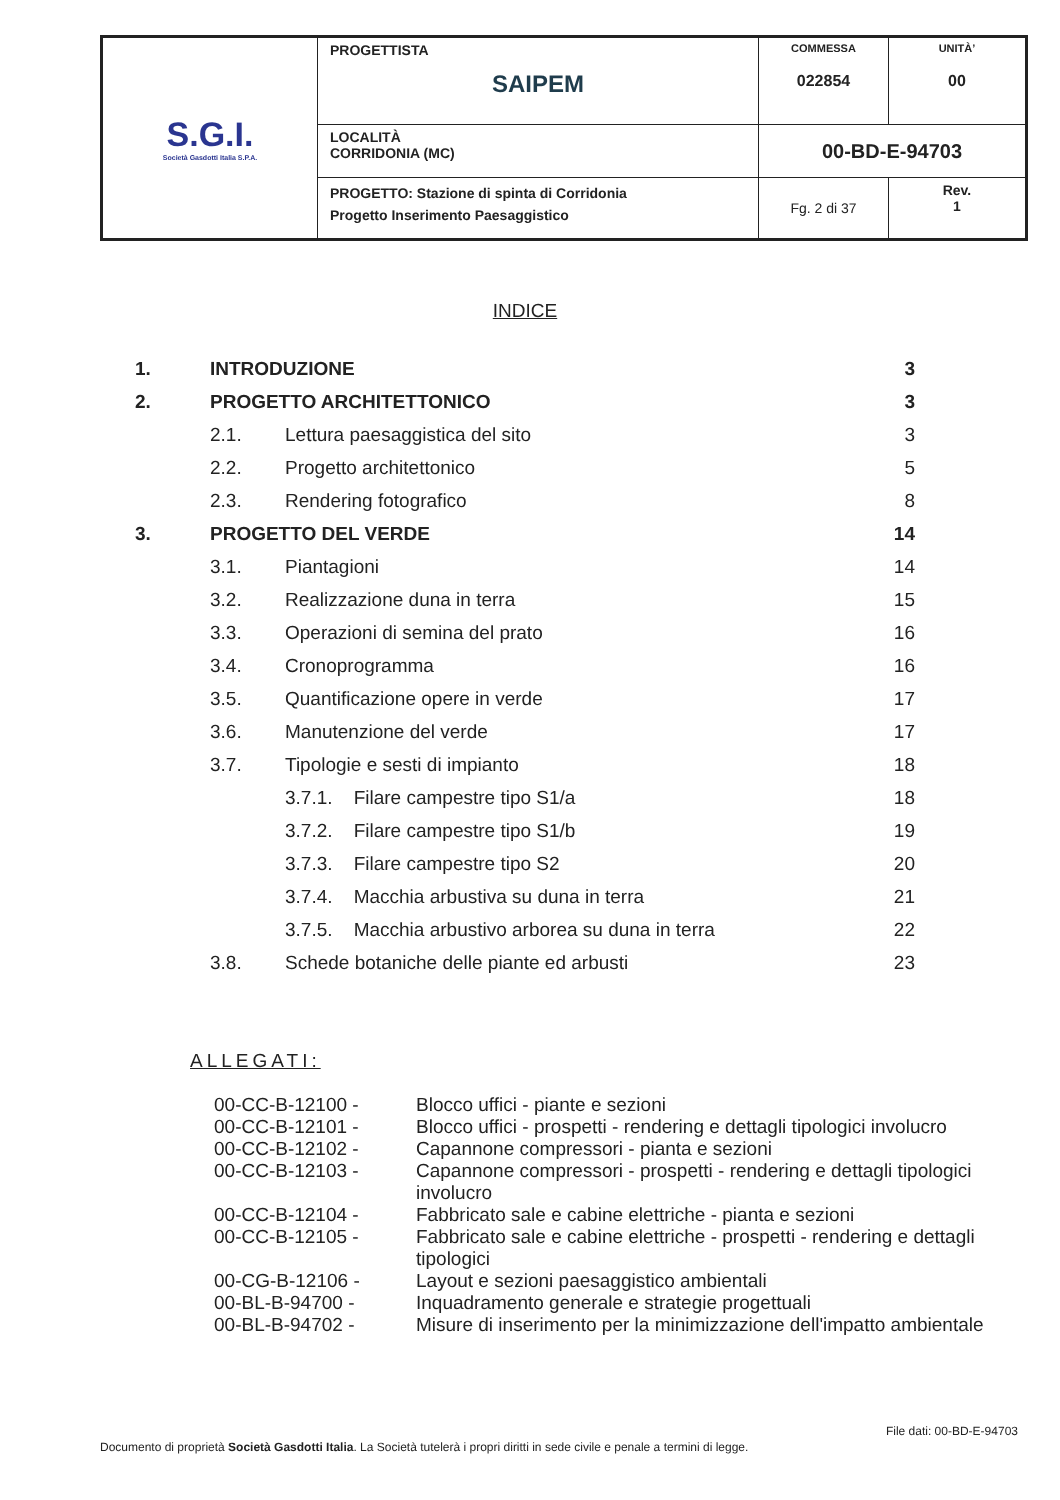| S.G.I. Società Gasdotti Italia S.P.A. | PROGETTISTA SAIPEM | COMMESSA 022854 | UNITÀ’ 00 |
| | LOCALITÀ CORRIDONIA (MC) | 00-BD-E-94703 | |
| | PROGETTO: Stazione di spinta di Corridonia Progetto Inserimento Paesaggistico | Fg. 2 di 37 | Rev. 1 |
INDICE
| 1. | INTRODUZIONE | | 3 |
| 2. | PROGETTO ARCHITETTONICO | | 3 |
| | 2.1. | Lettura paesaggistica del sito | 3 |
| | 2.2. | Progetto architettonico | 5 |
| | 2.3. | Rendering fotografico | 8 |
| 3. | PROGETTO DEL VERDE | | 14 |
| | 3.1. | Piantagioni | 14 |
| | 3.2. | Realizzazione duna in terra | 15 |
| | 3.3. | Operazioni di semina del prato | 16 |
| | 3.4. | Cronoprogramma | 16 |
| | 3.5. | Quantificazione opere in verde | 17 |
| | 3.6. | Manutenzione del verde | 17 |
| | 3.7. | Tipologie e sesti di impianto | 18 |
| | | 3.7.1. Filare campestre tipo S1/a | 18 |
| | | 3.7.2. Filare campestre tipo S1/b | 19 |
| | | 3.7.3. Filare campestre tipo S2 | 20 |
| | | 3.7.4. Macchia arbustiva su duna in terra | 21 |
| | | 3.7.5. Macchia arbustivo arborea su duna in terra | 22 |
| | 3.8. | Schede botaniche delle piante ed arbusti | 23 |
ALLEGATI:
| 00-CC-B-12100 - | Blocco uffici - piante e sezioni |
| 00-CC-B-12101 - | Blocco uffici - prospetti - rendering e dettagli tipologici involucro |
| 00-CC-B-12102 - | Capannone compressori - pianta e sezioni |
| 00-CC-B-12103 - | Capannone compressori - prospetti - rendering e dettagli tipologici involucro |
| 00-CC-B-12104 - | Fabbricato sale e cabine elettriche - pianta e sezioni |
| 00-CC-B-12105 - | Fabbricato sale e cabine elettriche - prospetti - rendering e dettagli tipologici |
| 00-CG-B-12106 - | Layout e sezioni paesaggistico ambientali |
| 00-BL-B-94700 - | Inquadramento generale e strategie progettuali |
| 00-BL-B-94702 - | Misure di inserimento per la minimizzazione dell'impatto ambientale |
File dati: 00-BD-E-94703
Documento di proprietà Società Gasdotti Italia. La Società tutelerà i propri diritti in sede civile e penale a termini di legge.